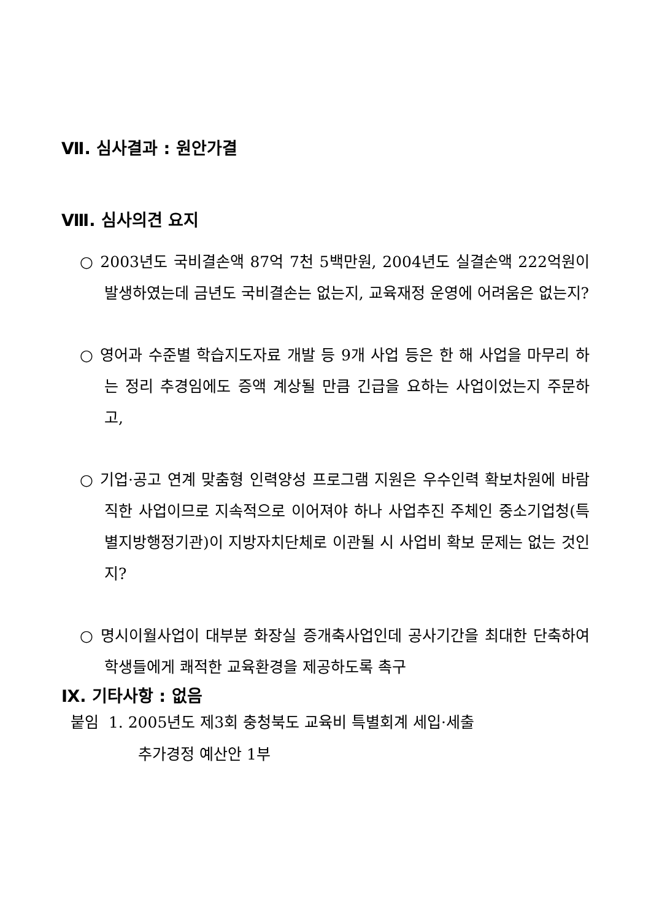Ⅶ. 심사결과 : 원안가결
Ⅷ. 심사의견 요지
○ 2003년도 국비결손액 87억 7천 5백만원, 2004년도 실결손액 222억원이 발생하였는데 금년도 국비결손는 없는지, 교육재정 운영에 어려움은 없는지?
○ 영어과 수준별 학습지도자료 개발 등 9개 사업 등은 한 해 사업을 마무리 하는 정리 추경임에도 증액 계상될 만큼 긴급을 요하는 사업이었는지 주문하고,
○ 기업·공고 연계 맞춤형 인력양성 프로그램 지원은 우수인력 확보차원에 바람직한 사업이므로 지속적으로 이어져야 하나 사업추진 주체인 중소기업청(특별지방행정기관)이 지방자치단체로 이관될 시 사업비 확보 문제는 없는 것인지?
○ 명시이월사업이 대부분 화장실 증개축사업인데 공사기간을 최대한 단축하여 학생들에게 쾌적한 교육환경을 제공하도록 촉구
Ⅸ. 기타사항 : 없음
붙임 1. 2005년도 제3회 충청북도 교육비 특별회계 세입·세출
추가경정 예산안 1부